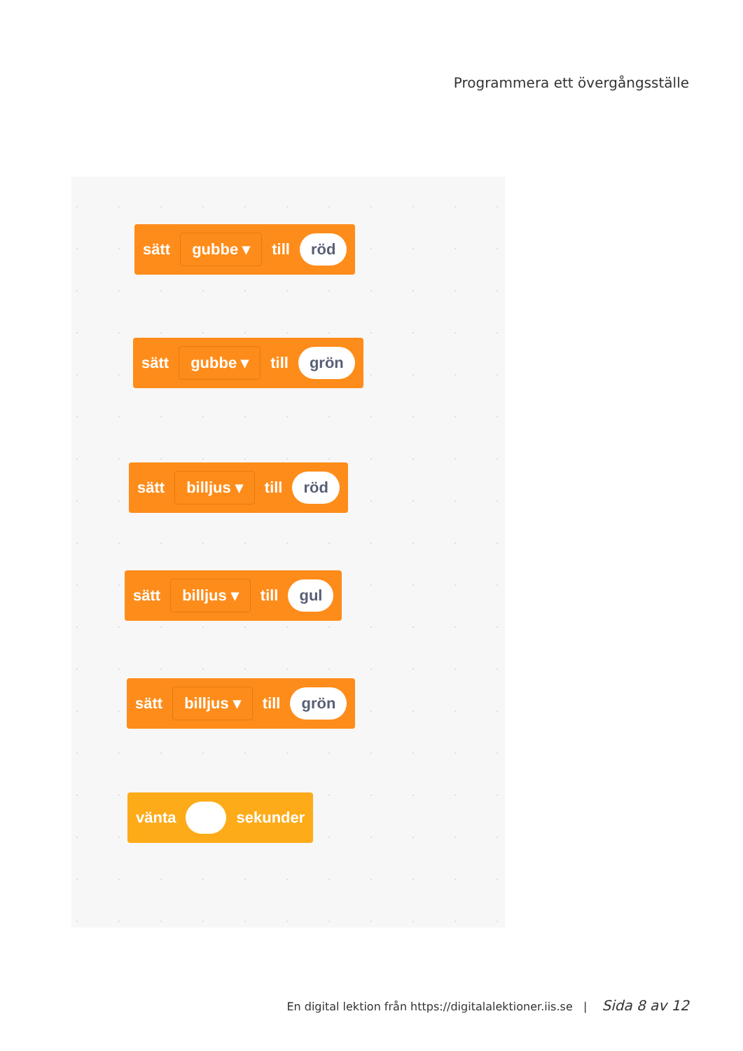Programmera ett övergångsställe
sätt gubbe ▾ till röd
sätt gubbe ▾ till grön
sätt billjus ▾ till röd
sätt billjus ▾ till gul
sätt billjus ▾ till grön
vänta sekunder
En digital lektion från https://digitalalektioner.iis.se | Sida 8 av 12